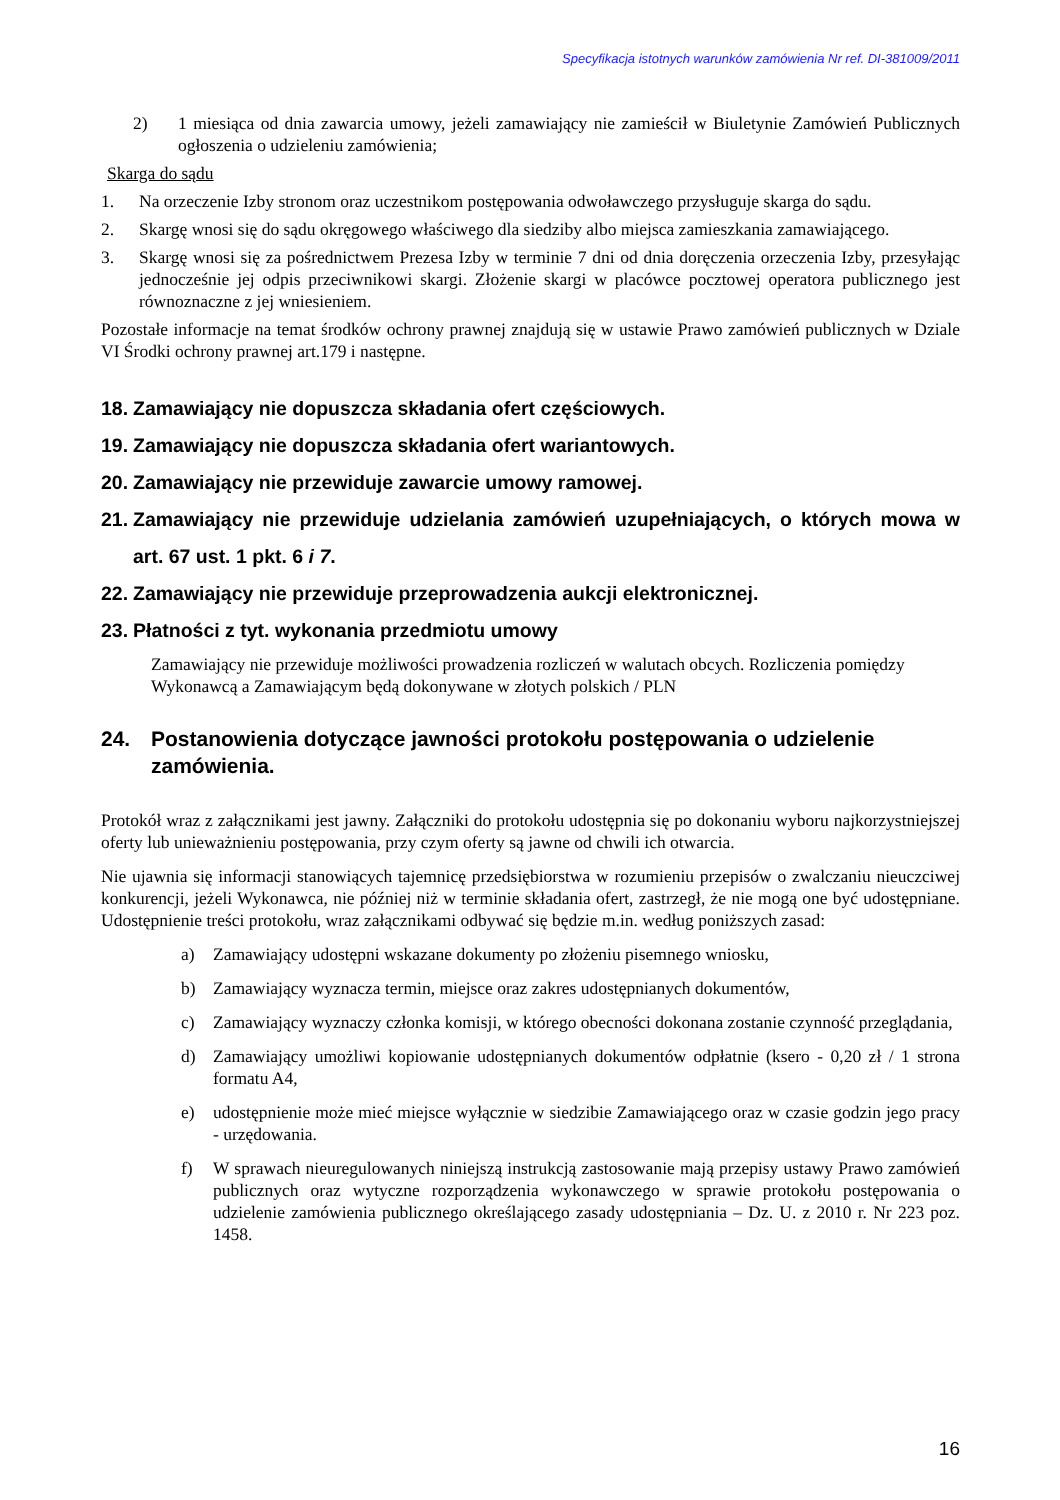Specyfikacja istotnych warunków zamówienia Nr ref. DI-381009/2011
2) 1 miesiąca od dnia zawarcia umowy, jeżeli zamawiający nie zamieścił w Biuletynie Zamówień Publicznych ogłoszenia o udzieleniu zamówienia;
Skarga do sądu
1. Na orzeczenie Izby stronom oraz uczestnikom postępowania odwoławczego przysługuje skarga do sądu.
2. Skargę wnosi się do sądu okręgowego właściwego dla siedziby albo miejsca zamieszkania zamawiającego.
3. Skargę wnosi się za pośrednictwem Prezesa Izby w terminie 7 dni od dnia doręczenia orzeczenia Izby, przesyłając jednocześnie jej odpis przeciwnikowi skargi. Złożenie skargi w placówce pocztowej operatora publicznego jest równoznaczne z jej wniesieniem.
Pozostałe informacje na temat środków ochrony prawnej znajdują się w ustawie Prawo zamówień publicznych w Dziale VI Środki ochrony prawnej art.179 i następne.
18. Zamawiający nie dopuszcza składania ofert częściowych.
19. Zamawiający nie dopuszcza składania ofert wariantowych.
20. Zamawiający nie przewiduje zawarcie umowy ramowej.
21. Zamawiający nie przewiduje udzielania zamówień uzupełniających, o których mowa w art. 67 ust. 1 pkt. 6 i 7.
22. Zamawiający nie przewiduje przeprowadzenia aukcji elektronicznej.
23. Płatności z tyt. wykonania przedmiotu umowy
Zamawiający nie przewiduje możliwości prowadzenia rozliczeń w walutach obcych. Rozliczenia pomiędzy Wykonawcą a Zamawiającym będą dokonywane w złotych polskich / PLN
24. Postanowienia dotyczące jawności protokołu postępowania o udzielenie zamówienia.
Protokół wraz z załącznikami jest jawny. Załączniki do protokołu udostępnia się po dokonaniu wyboru najkorzystniejszej oferty lub unieważnieniu postępowania, przy czym oferty są jawne od chwili ich otwarcia.
Nie ujawnia się informacji stanowiących tajemnicę przedsiębiorstwa w rozumieniu przepisów o zwalczaniu nieuczciwej konkurencji, jeżeli Wykonawca, nie później niż w terminie składania ofert, zastrzegł, że nie mogą one być udostępniane. Udostępnienie treści protokołu, wraz załącznikami odbywać się będzie m.in. według poniższych zasad:
a) Zamawiający udostępni wskazane dokumenty po złożeniu pisemnego wniosku,
b) Zamawiający wyznacza termin, miejsce oraz zakres udostępnianych dokumentów,
c) Zamawiający wyznaczy członka komisji, w którego obecności dokonana zostanie czynność przeglądania,
d) Zamawiający umożliwi kopiowanie udostępnianych dokumentów odpłatnie (ksero - 0,20 zł / 1 strona formatu A4,
e) udostępnienie może mieć miejsce wyłącznie w siedzibie Zamawiającego oraz w czasie godzin jego pracy - urzędowania.
f) W sprawach nieuregulowanych niniejszą instrukcją zastosowanie mają przepisy ustawy Prawo zamówień publicznych oraz wytyczne rozporządzenia wykonawczego w sprawie protokołu postępowania o udzielenie zamówienia publicznego określającego zasady udostępniania – Dz. U. z 2010 r. Nr 223 poz. 1458.
16